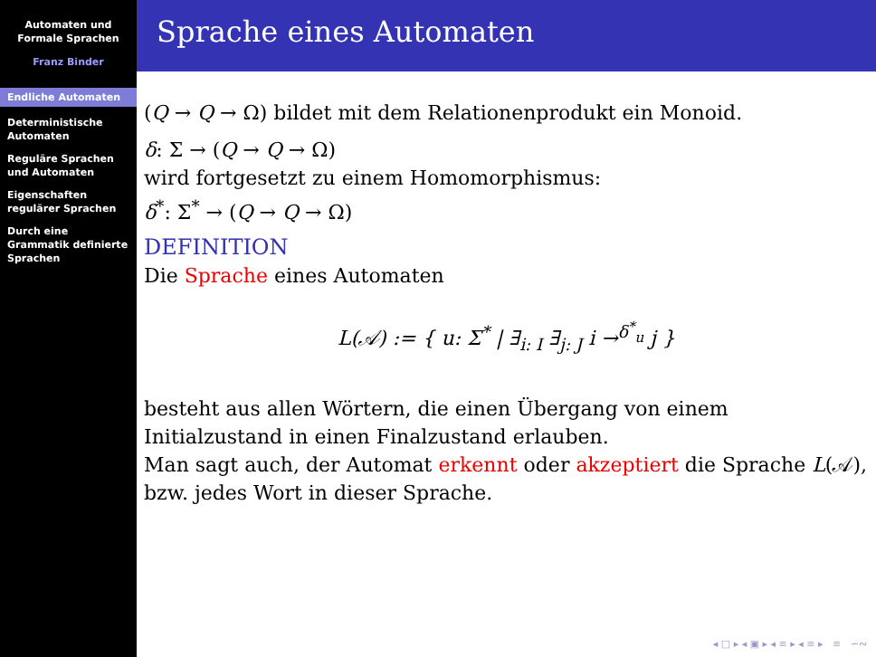Automaten und Formale Sprachen
Franz Binder
Endliche Automaten
Deterministische Automaten
Reguläre Sprachen und Automaten
Eigenschaften regulärer Sprachen
Durch eine Grammatik definierte Sprachen
Sprache eines Automaten
(Q → Q → Ω) bildet mit dem Relationenprodukt ein Monoid.
δ: Σ → (Q → Q → Ω)
wird fortgesetzt zu einem Homomorphismus:
δ<sup>*</sup>: Σ<sup>*</sup> → (Q → Q → Ω)
DEFINITION
Die Sprache eines Automaten
L(𝒜) := { u: Σ<sup>*</sup> | ∃<sub>i: I</sub> ∃<sub>j: J</sub> i →<sup>δ<sup>*</sup><sub>u</sub></sup> j }
besteht aus allen Wörtern, die einen Übergang von einem Initialzustand in einen Finalzustand erlauben.
Man sagt auch, der Automat erkennt oder akzeptiert die Sprache L(𝒜), bzw. jedes Wort in dieser Sprache.
◂ □ ▸ ◂ ▣ ▸ ◂ ≡ ▸ ◂ ≡ ▸ ≡ ∽∾